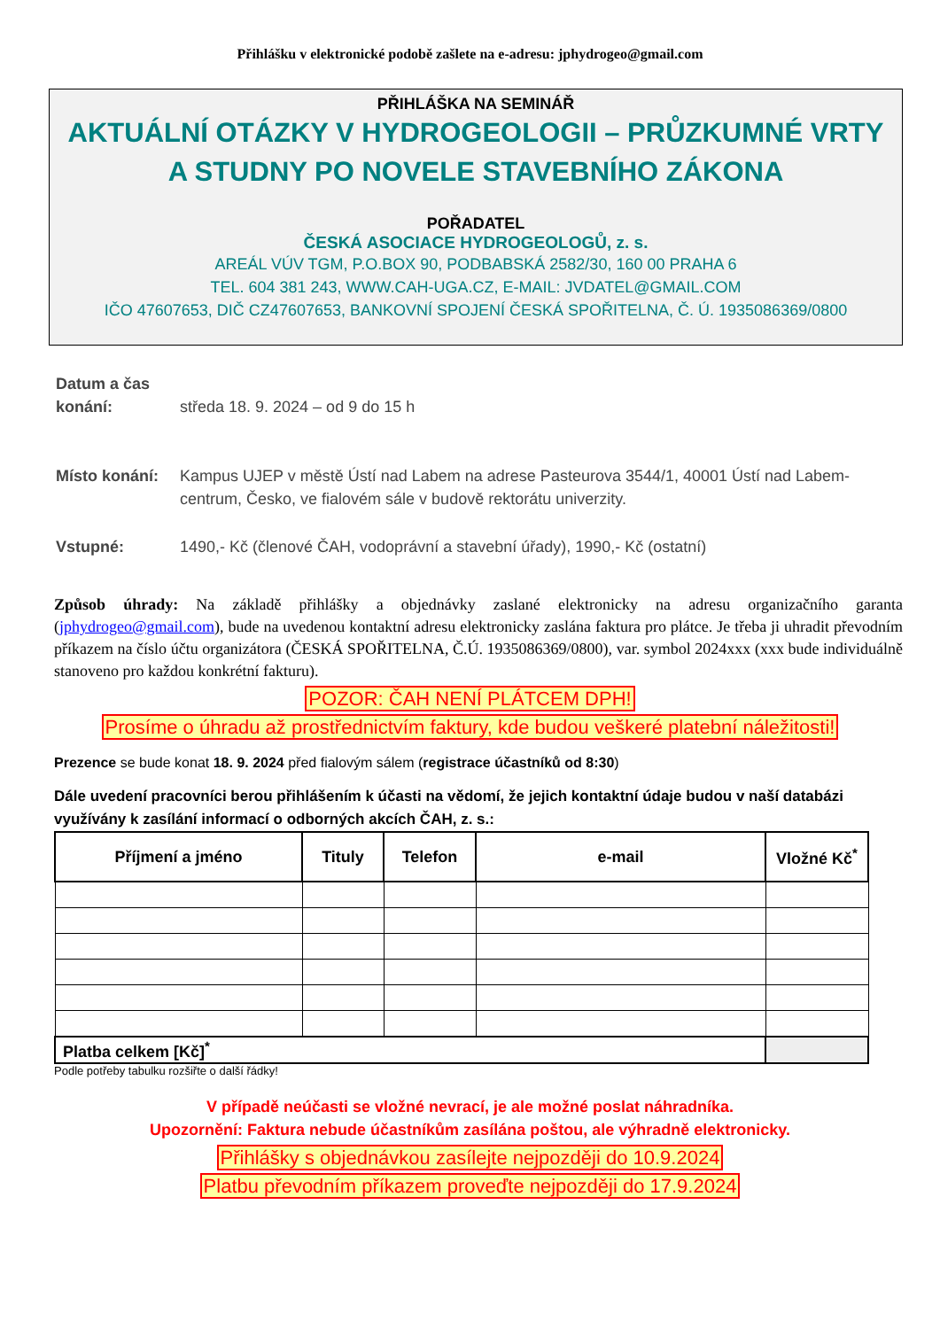Přihlášku v elektronické podobě zašlete na e-adresu: jphydrogeo@gmail.com
PŘIHLÁŠKA NA SEMINÁŘ
AKTUÁLNÍ OTÁZKY V HYDROGEOLOGII – PRŮZKUMNÉ VRTY
A STUDNY PO NOVELE STAVEBNÍHO ZÁKONA
POŘADATEL
ČESKÁ ASOCIACE HYDROGEOLOGŮ, z. s.
AREÁL VÚV TGM, P.O.BOX 90, PODBABSKÁ 2582/30, 160 00 PRAHA 6
TEL. 604 381 243, WWW.CAH-UGA.CZ, E-MAIL: JVDATEL@GMAIL.COM
IČO 47607653, DIČ CZ47607653, BANKOVNÍ SPOJENÍ ČESKÁ SPOŘITELNA, Č. Ú. 1935086369/0800
Datum a čas
konání:
středa 18. 9. 2024 – od 9 do 15 h
Místo konání: Kampus UJEP v městě Ústí nad Labem na adrese Pasteurova 3544/1, 40001 Ústí nad Labem-centrum, Česko, ve fialovém sále v budově rektorátu univerzity.
Vstupné: 1490,- Kč (členové ČAH, vodoprávní a stavební úřady), 1990,- Kč (ostatní)
Způsob úhrady: Na základě přihlášky a objednávky zaslané elektronicky na adresu organizačního garanta (jphydrogeo@gmail.com), bude na uvedenou kontaktní adresu elektronicky zaslána faktura pro plátce. Je třeba ji uhradit převodním příkazem na číslo účtu organizátora (ČESKÁ SPOŘITELNA, Č.Ú. 1935086369/0800), var. symbol 2024xxx (xxx bude individuálně stanoveno pro každou konkrétní fakturu).
POZOR: ČAH NENÍ PLÁTCEM DPH!
Prosíme o úhradu až prostřednictvím faktury, kde budou veškeré platební náležitosti!
Prezence se bude konat 18. 9. 2024 před fialovým sálem (registrace účastníků od 8:30)
Dále uvedení pracovníci berou přihlášením k účasti na vědomí, že jejich kontaktní údaje budou v naší databázi využívány k zasílání informací o odborných akcích ČAH, z. s.:
| Příjmení a jméno | Tituly | Telefon | e-mail | Vložné Kč<sup>*</sup> |
| --- | --- | --- | --- | --- |
| Platba celkem [Kč]<sup>*</sup> | | | | |
Podle potřeby tabulku rozšiřte o další řádky!
V případě neúčasti se vložné nevrací, je ale možné poslat náhradníka.
Upozornění: Faktura nebude účastníkům zasílána poštou, ale výhradně elektronicky.
Přihlášky s objednávkou zasílejte nejpozději do 10.9.2024
Platbu převodním příkazem proveďte nejpozději do 17.9.2024